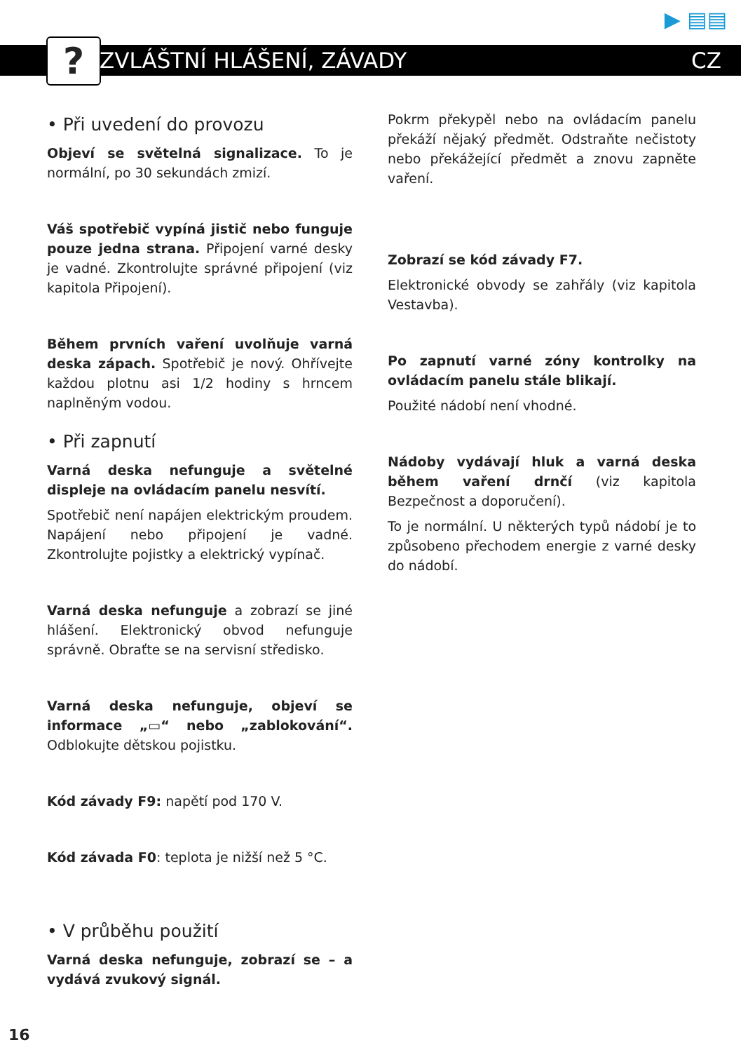? ZVLÁŠTNÍ HLÁŠENÍ, ZÁVADY CZ
▶ ▤▤
• Při uvedení do provozu
Objeví se světelná signalizace. To je normální, po 30 sekundách zmizí.
Váš spotřebič vypíná jistič nebo funguje pouze jedna strana. Připojení varné desky je vadné. Zkontrolujte správné připojení (viz kapitola Připojení).
Během prvních vaření uvolňuje varná deska zápach. Spotřebič je nový. Ohřívejte každou plotnu asi 1/2 hodiny s hrncem naplněným vodou.
• Při zapnutí
Varná deska nefunguje a světelné displeje na ovládacím panelu nesvítí.
Spotřebič není napájen elektrickým proudem. Napájení nebo připojení je vadné. Zkontrolujte pojistky a elektrický vypínač.
Varná deska nefunguje a zobrazí se jiné hlášení. Elektronický obvod nefunguje správně. Obraťte se na servisní středisko.
Varná deska nefunguje, objeví se informace „▭“ nebo „zablokování“. Odblokujte dětskou pojistku.
Kód závady F9: napětí pod 170 V.
Kód závada F0: teplota je nižší než 5 °C.
• V průběhu použití
Varná deska nefunguje, zobrazí se – a vydává zvukový signál.
Pokrm překypěl nebo na ovládacím panelu překáží nějaký předmět. Odstraňte nečistoty nebo překážející předmět a znovu zapněte vaření.
Zobrazí se kód závady F7.
Elektronické obvody se zahřály (viz kapitola Vestavba).
Po zapnutí varné zóny kontrolky na ovládacím panelu stále blikají.
Použité nádobí není vhodné.
Nádoby vydávají hluk a varná deska během vaření drnčí (viz kapitola Bezpečnost a doporučení).
To je normální. U některých typů nádobí je to způsobeno přechodem energie z varné desky do nádobí.
16